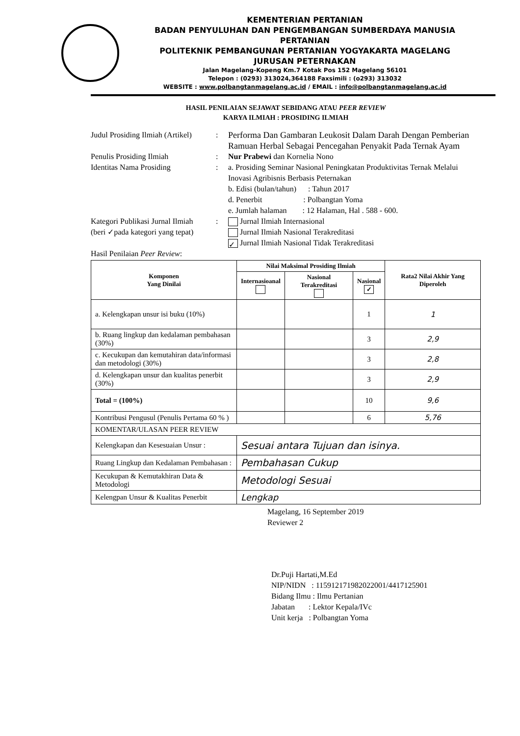KEMENTERIAN PERTANIAN
BADAN PENYULUHAN DAN PENGEMBANGAN SUMBERDAYA MANUSIA PERTANIAN
POLITEKNIK PEMBANGUNAN PERTANIAN YOGYAKARTA MAGELANG
JURUSAN PETERNAKAN
Jalan Magelang-Kopeng Km.7 Kotak Pos 152 Magelang 56101
Telepon : (0293) 313024,364188 Faxsimili : (o293) 313032
WEBSITE : www.polbangtanmagelang.ac.id / EMAIL : info@polbangtanmagelang.ac.id
HASIL PENILAIAN SEJAWAT SEBIDANG ATAU PEER REVIEW
KARYA ILMIAH : PROSIDING ILMIAH
Judul Prosiding Ilmiah (Artikel)
: Performa Dan Gambaran Leukosit Dalam Darah Dengan Pemberian Ramuan Herbal Sebagai Pencegahan Penyakit Pada Ternak Ayam
Penulis Prosiding Ilmiah : Nur Prabewi dan Kornelia Nono
Identitas Nama Prosiding : a. Prosiding Seminar Nasional Peningkatan Produktivitas Ternak Melalui Inovasi Agribisnis Berbasis Peternakan
b. Edisi (bulan/tahun) : Tahun 2017
d. Penerbit : Polbangtan Yoma
e. Jumlah halaman : 12 Halaman, Hal . 588 - 600.
Kategori Publikasi Jurnal Ilmiah
(beri ✓pada kategori yang tepat)
: Jurnal Ilmiah Internasional
Jurnal Ilmiah Nasional Terakreditasi
✓ Jurnal Ilmiah Nasional Tidak Terakreditasi
Hasil Penilaian Peer Review :
| Komponen Yang Dinilai | Nilai Maksimal Prosiding Ilmiah | | | Rata2 Nilai Akhir Yang Diperoleh |
| --- | --- | --- | --- | --- |
| | Internasioanal | Nasional Terakreditasi | Nasional ✓ | |
| a. Kelengkapan unsur isi buku (10%) | | | 1 | 1 |
| b. Ruang lingkup dan kedalaman pembahasan (30%) | | | 3 | 2,9 |
| c. Kecukupan dan kemutahiran data/informasi dan metodologi (30%) | | | 3 | 2,8 |
| d. Kelengkapan unsur dan kualitas penerbit (30%) | | | 3 | 2,9 |
| Total = (100%) | | | 10 | 9,6 |
| Kontribusi Pengusul (Penulis Pertama 60 % ) | | | 6 | 5,76 |
| KOMENTAR/ULASAN PEER REVIEW | | | | |
| Kelengkapan dan Kesesuaian Unsur : | Sesuai antara Tujuan dan isinya. | | | |
| Ruang Lingkup dan Kedalaman Pembahasan : | Pembahasan Cukup | | | |
| Kecukupan & Kemutakhiran Data & Metodologi | Metodologi Sesuai | | | |
| Kelengpan Unsur & Kualitas Penerbit | Lengkap | | | |
Magelang, 16 September 2019
Reviewer 2
Dr.Puji Hartati,M.Ed
NIP/NIDN : 115912171982022001/4417125901
Bidang Ilmu : Ilmu Pertanian
Jabatan : Lektor Kepala/IVc
Unit kerja : Polbangtan Yoma